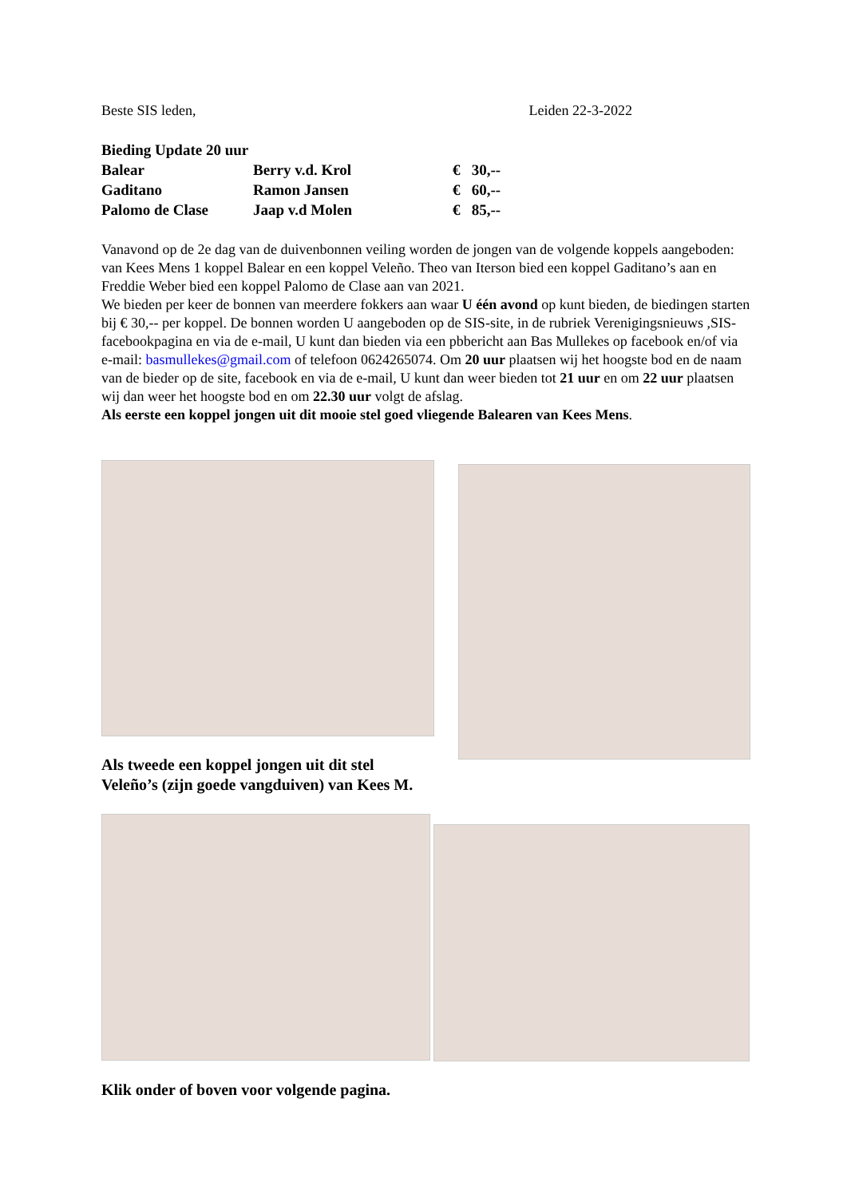Beste SIS leden, Leiden 22-3-2022
| Bieding Update 20 uur | | |
| Balear | Berry v.d. Krol | € 30,-- |
| Gaditano | Ramon Jansen | € 60,-- |
| Palomo de Clase | Jaap v.d Molen | € 85,-- |
Vanavond op de 2e dag van de duivenbonnen veiling worden de jongen van de volgende koppels aangeboden: van Kees Mens 1 koppel Balear en een koppel Veleño. Theo van Iterson bied een koppel Gaditano’s aan en Freddie Weber bied een koppel Palomo de Clase aan van 2021.
We bieden per keer de bonnen van meerdere fokkers aan waar U één avond op kunt bieden, de biedingen starten bij € 30,-- per koppel. De bonnen worden U aangeboden op de SIS-site, in de rubriek Verenigingsnieuws ,SIS-facebookpagina en via de e-mail, U kunt dan bieden via een pbbericht aan Bas Mullekes op facebook en/of via e-mail: basmullekes@gmail.com of telefoon 0624265074. Om 20 uur plaatsen wij het hoogste bod en de naam van de bieder op de site, facebook en via de e-mail, U kunt dan weer bieden tot 21 uur en om 22 uur plaatsen wij dan weer het hoogste bod en om 22.30 uur volgt de afslag.
Als eerste een koppel jongen uit dit mooie stel goed vliegende Balearen van Kees Mens.
Als tweede een koppel jongen uit dit stel
Veleño’s (zijn goede vangduiven) van Kees M.
Klik onder of boven voor volgende pagina.